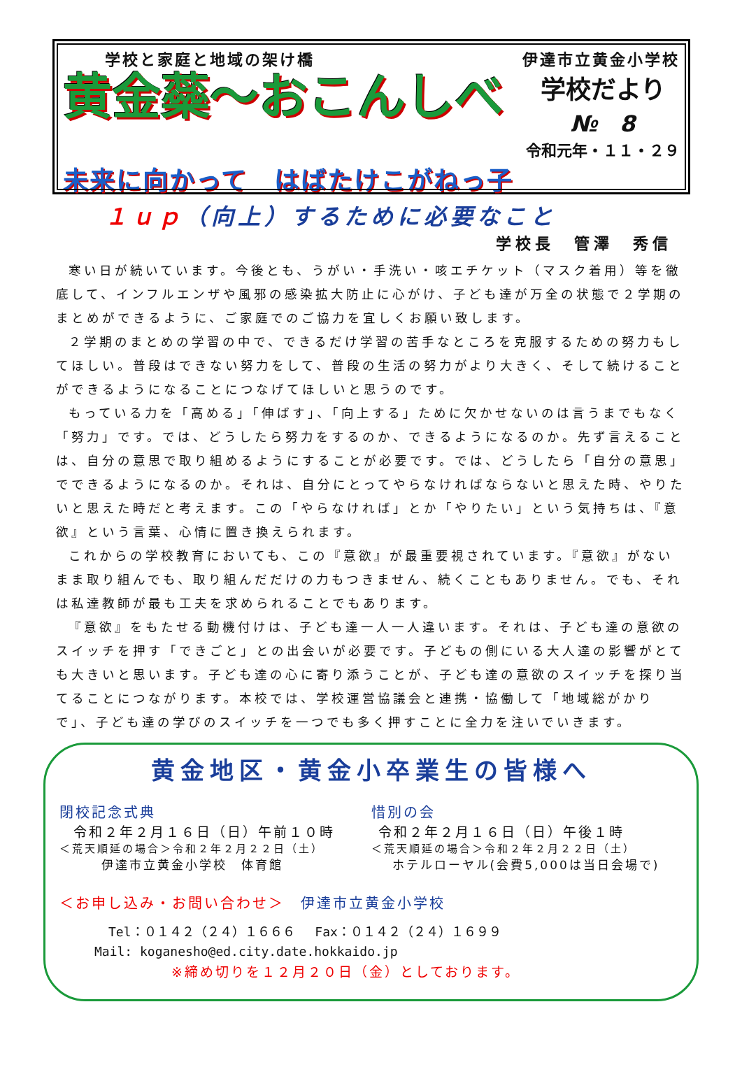学校と家庭と地域の架け橋 伊達市立黄金小学校
黄金蘂～おこんしべ
学校だより
№　8
令和元年・１１・２９
未来に向かって　はばたけこがねっ子
１ｕｐ（向上）するために必要なこと
学校長　管澤　秀信
寒い日が続いています。今後とも、うがい・手洗い・咳エチケット（マスク着用）等を徹底して、インフルエンザや風邪の感染拡大防止に心がけ、子ども達が万全の状態で２学期のまとめができるように、ご家庭でのご協力を宜しくお願い致します。
２学期のまとめの学習の中で、できるだけ学習の苦手なところを克服するための努力もしてほしい。普段はできない努力をして、普段の生活の努力がより大きく、そして続けることができるようになることにつなげてほしいと思うのです。
もっている力を「高める」「伸ばす」、「向上する」ために欠かせないのは言うまでもなく「努力」です。では、どうしたら努力をするのか、できるようになるのか。先ず言えることは、自分の意思で取り組めるようにすることが必要です。では、どうしたら「自分の意思」でできるようになるのか。それは、自分にとってやらなければならないと思えた時、やりたいと思えた時だと考えます。この「やらなければ」とか「やりたい」という気持ちは、『意欲』という言葉、心情に置き換えられます。
これからの学校教育においても、この『意欲』が最重要視されています。『意欲』がないまま取り組んでも、取り組んだだけの力もつきません、続くこともありません。でも、それは私達教師が最も工夫を求められることでもあります。
『意欲』をもたせる動機付けは、子ども達一人一人違います。それは、子ども達の意欲のスイッチを押す「できごと」との出会いが必要です。子どもの側にいる大人達の影響がとても大きいと思います。子ども達の心に寄り添うことが、子ども達の意欲のスイッチを探り当てることにつながります。本校では、学校運営協議会と連携・協働して「地域総がかりで」、子ども達の学びのスイッチを一つでも多く押すことに全力を注いでいきます。
黄金地区・黄金小卒業生の皆様へ
閉校記念式典
令和２年２月１６日（日）午前１０時
＜荒天順延の場合＞令和２年２月２２日（土）
伊達市立黄金小学校　体育館
惜別の会
令和２年２月１６日（日）午後１時
＜荒天順延の場合＞令和２年２月２２日（土）
ホテルローヤル(会費5,000は当日会場で)
＜お申し込み・お問い合わせ＞　伊達市立黄金小学校
Tel：０１４２（２４）１６６６　 Fax：０１４２（２４）１６９９
Mail: koganesho@ed.city.date.hokkaido.jp
※締め切りを１２月２０日（金）としております。